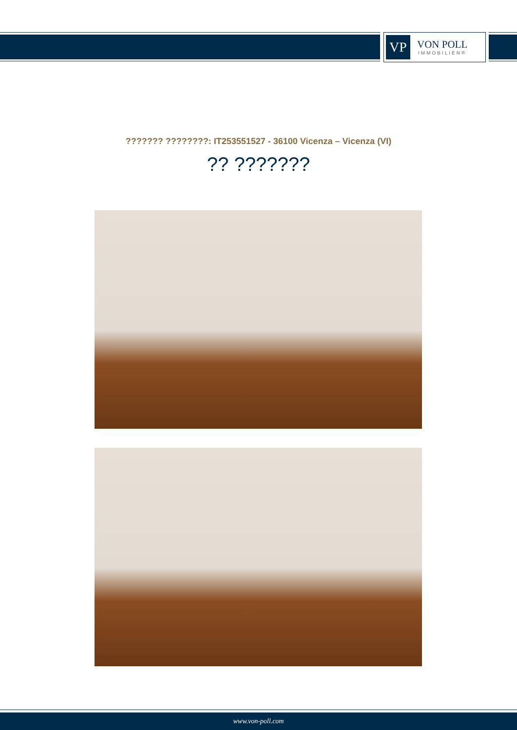VP
VON POLL
IMMOBILIEN®
??????? ????????: IT253551527 - 36100 Vicenza – Vicenza (VI)
?? ???????
www.von-poll.com